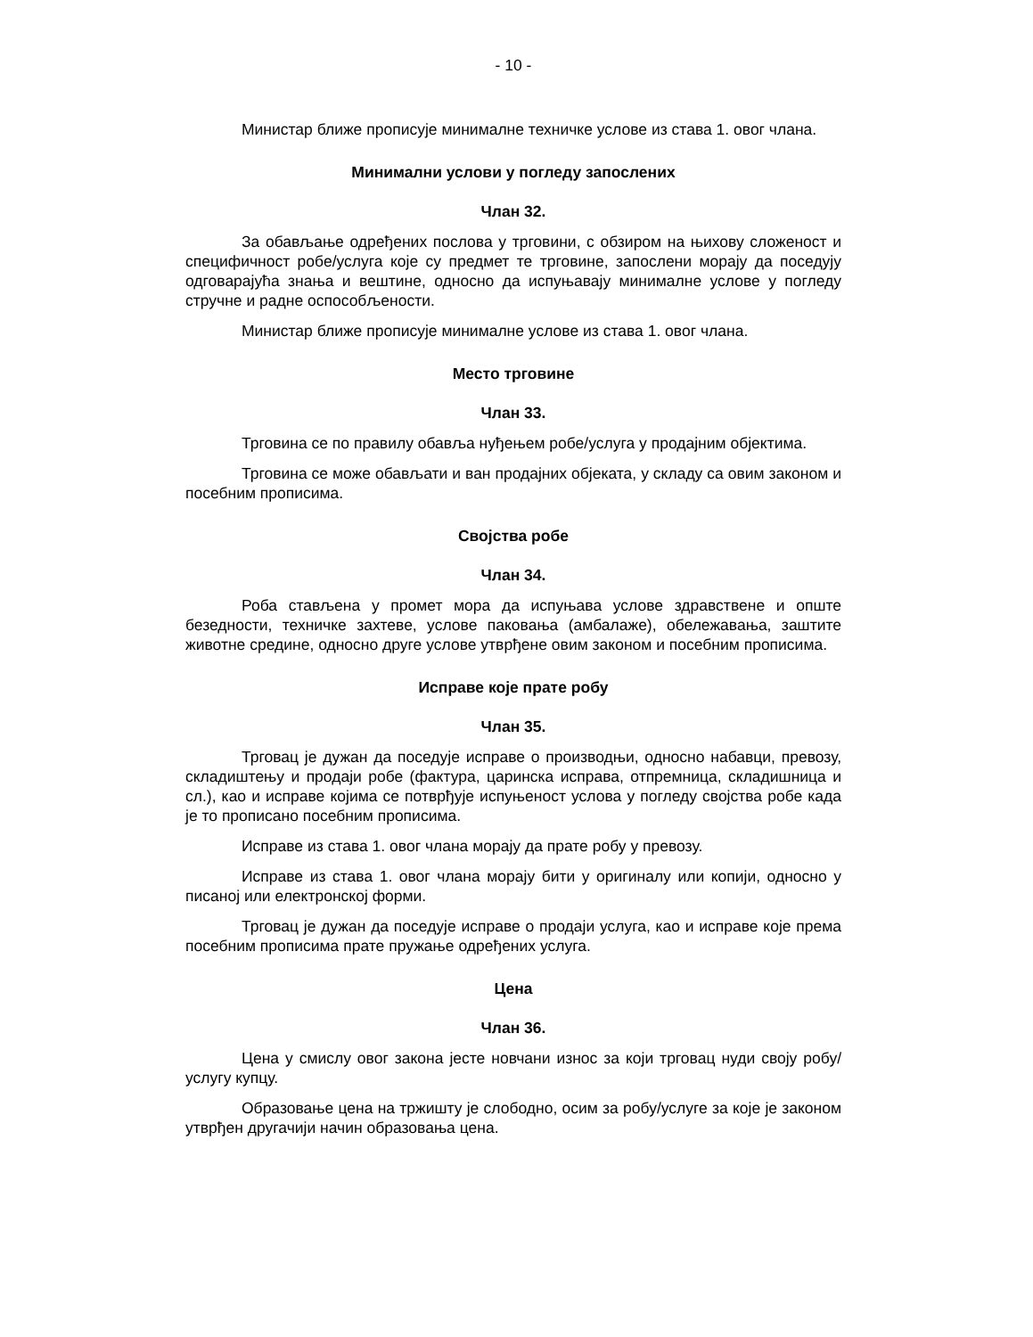- 10 -
Министар ближе прописује минималне техничке услове из става 1. овог члана.
Минимални услови у погледу запослених
Члан 32.
За обављање одређених послова у трговини, с обзиром на њихову сложеност и специфичност робе/услуга које су предмет те трговине, запослени морају да поседују одговарајућа знања и вештине, односно да испуњавају минималне услове у погледу стручне и радне оспособљености.
Министар ближе прописује минималне услове из става 1. овог члана.
Место трговине
Члан 33.
Трговина се по правилу обавља нуђењем робе/услуга у продајним објектима.
Трговина се може обављати и ван продајних објеката, у складу са овим законом и посебним прописима.
Својства робе
Члан 34.
Роба стављена у промет мора да испуњава услове здравствене и опште безедности, техничке захтеве, услове паковања (амбалаже), обележавања, заштите животне средине, односно друге услове утврђене овим законом и посебним прописима.
Исправе које прате робу
Члан 35.
Трговац је дужан да поседује исправе о производњи, односно набавци, превозу, складиштењу и продаји робе (фактура, царинска исправа, отпремница, складишница и сл.), као и исправе којима се потврђује испуњеност услова у погледу својства робе када је то прописано посебним прописима.
Исправе из става 1. овог члана морају да прате робу у превозу.
Исправе из става 1. овог члана морају бити у оригиналу или копији, односно у писаној или електронској форми.
Трговац је дужан да поседује исправе о продаји услуга, као и исправе које према посебним прописима прате пружање одређених услуга.
Цена
Члан 36.
Цена у смислу овог закона јесте новчани износ за који трговац нуди своју робу/услугу купцу.
Образовање цена на тржишту је слободно, осим за робу/услуге за које је законом утврђен другачији начин образовања цена.